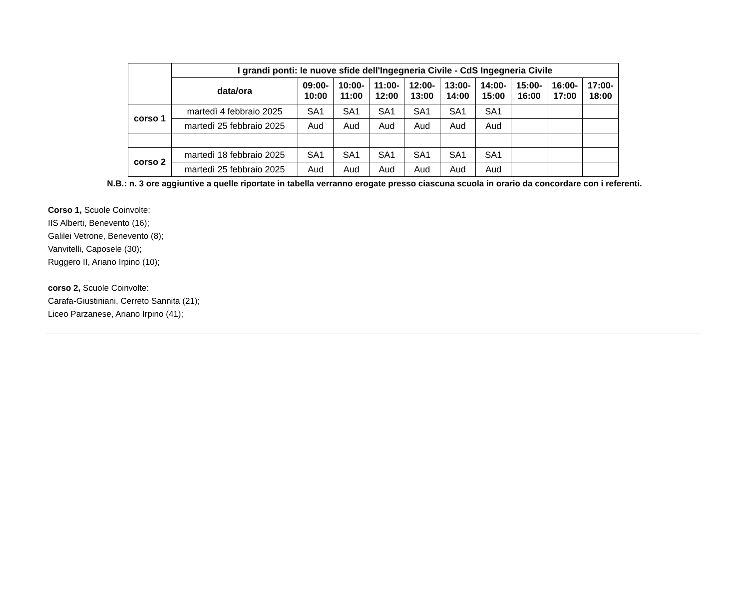| | I grandi ponti: le nuove sfide dell'Ingegneria Civile - CdS Ingegneria Civile | | | | | | | | | |
| --- | --- | --- | --- | --- | --- | --- | --- | --- | --- | --- |
| | data/ora | 09:00- 10:00 | 10:00- 11:00 | 11:00- 12:00 | 12:00- 13:00 | 13:00- 14:00 | 14:00- 15:00 | 15:00- 16:00 | 16:00- 17:00 | 17:00- 18:00 |
| corso 1 | martedì 4 febbraio 2025 | SA1 | SA1 | SA1 | SA1 | SA1 | SA1 | | | |
| | martedì 25 febbraio 2025 | Aud | Aud | Aud | Aud | Aud | Aud | | | |
| corso 2 | martedì 18 febbraio 2025 | SA1 | SA1 | SA1 | SA1 | SA1 | SA1 | | | |
| | martedì 25 febbraio 2025 | Aud | Aud | Aud | Aud | Aud | Aud | | | |
N.B.: n. 3 ore aggiuntive a quelle riportate in tabella verranno erogate presso ciascuna scuola in orario da concordare con i referenti.
Corso 1, Scuole Coinvolte:
IIS Alberti, Benevento (16);
Galilei Vetrone, Benevento (8);
Vanvitelli, Caposele (30);
Ruggero II, Ariano Irpino (10);
corso 2, Scuole Coinvolte:
Carafa-Giustiniani, Cerreto Sannita (21);
Liceo Parzanese, Ariano Irpino (41);